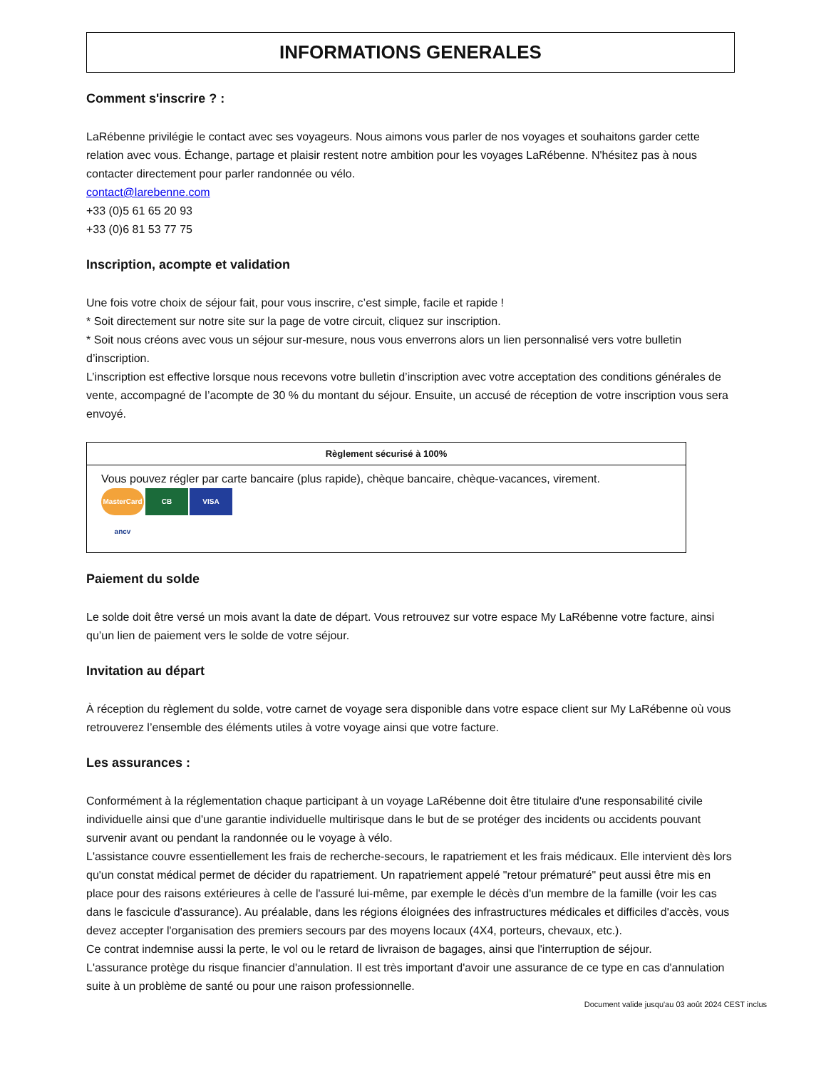INFORMATIONS GENERALES
Comment s'inscrire ? :
LaRébenne privilégie le contact avec ses voyageurs. Nous aimons vous parler de nos voyages et souhaitons garder cette relation avec vous. Échange, partage et plaisir restent notre ambition pour les voyages LaRébenne. N'hésitez pas à nous contacter directement pour parler randonnée ou vélo.
contact@larebenne.com
+33 (0)5 61 65 20 93
+33 (0)6 81 53 77 75
Inscription, acompte et validation
Une fois votre choix de séjour fait, pour vous inscrire, c’est simple, facile et rapide !
* Soit directement sur notre site sur la page de votre circuit, cliquez sur inscription.
* Soit nous créons avec vous un séjour sur-mesure, nous vous enverrons alors un lien personnalisé vers votre bulletin d’inscription.
L’inscription est effective lorsque nous recevons votre bulletin d’inscription avec votre acceptation des conditions générales de vente, accompagné de l’acompte de 30 % du montant du séjour. Ensuite, un accusé de réception de votre inscription vous sera envoyé.
| Règlement sécurisé à 100% |
| --- |
| Vous pouvez régler par carte bancaire (plus rapide), chèque bancaire, chèque-vacances, virement. MasterCard CB VISA ancv |
Paiement du solde
Le solde doit être versé un mois avant la date de départ. Vous retrouvez sur votre espace My LaRébenne votre facture, ainsi qu’un lien de paiement vers le solde de votre séjour.
Invitation au départ
À réception du règlement du solde, votre carnet de voyage sera disponible dans votre espace client sur My LaRébenne où vous retrouverez l’ensemble des éléments utiles à votre voyage ainsi que votre facture.
Les assurances :
Conformément à la réglementation chaque participant à un voyage LaRébenne doit être titulaire d'une responsabilité civile individuelle ainsi que d'une garantie individuelle multirisque dans le but de se protéger des incidents ou accidents pouvant survenir avant ou pendant la randonnée ou le voyage à vélo.
L'assistance couvre essentiellement les frais de recherche-secours, le rapatriement et les frais médicaux. Elle intervient dès lors qu'un constat médical permet de décider du rapatriement. Un rapatriement appelé "retour prématuré" peut aussi être mis en place pour des raisons extérieures à celle de l'assuré lui-même, par exemple le décès d'un membre de la famille (voir les cas dans le fascicule d'assurance). Au préalable, dans les régions éloignées des infrastructures médicales et difficiles d'accès, vous devez accepter l'organisation des premiers secours par des moyens locaux (4X4, porteurs, chevaux, etc.).
Ce contrat indemnise aussi la perte, le vol ou le retard de livraison de bagages, ainsi que l'interruption de séjour.
L'assurance protège du risque financier d'annulation. Il est très important d'avoir une assurance de ce type en cas d'annulation suite à un problème de santé ou pour une raison professionnelle.
Document valide jusqu'au 03 août 2024 CEST inclus